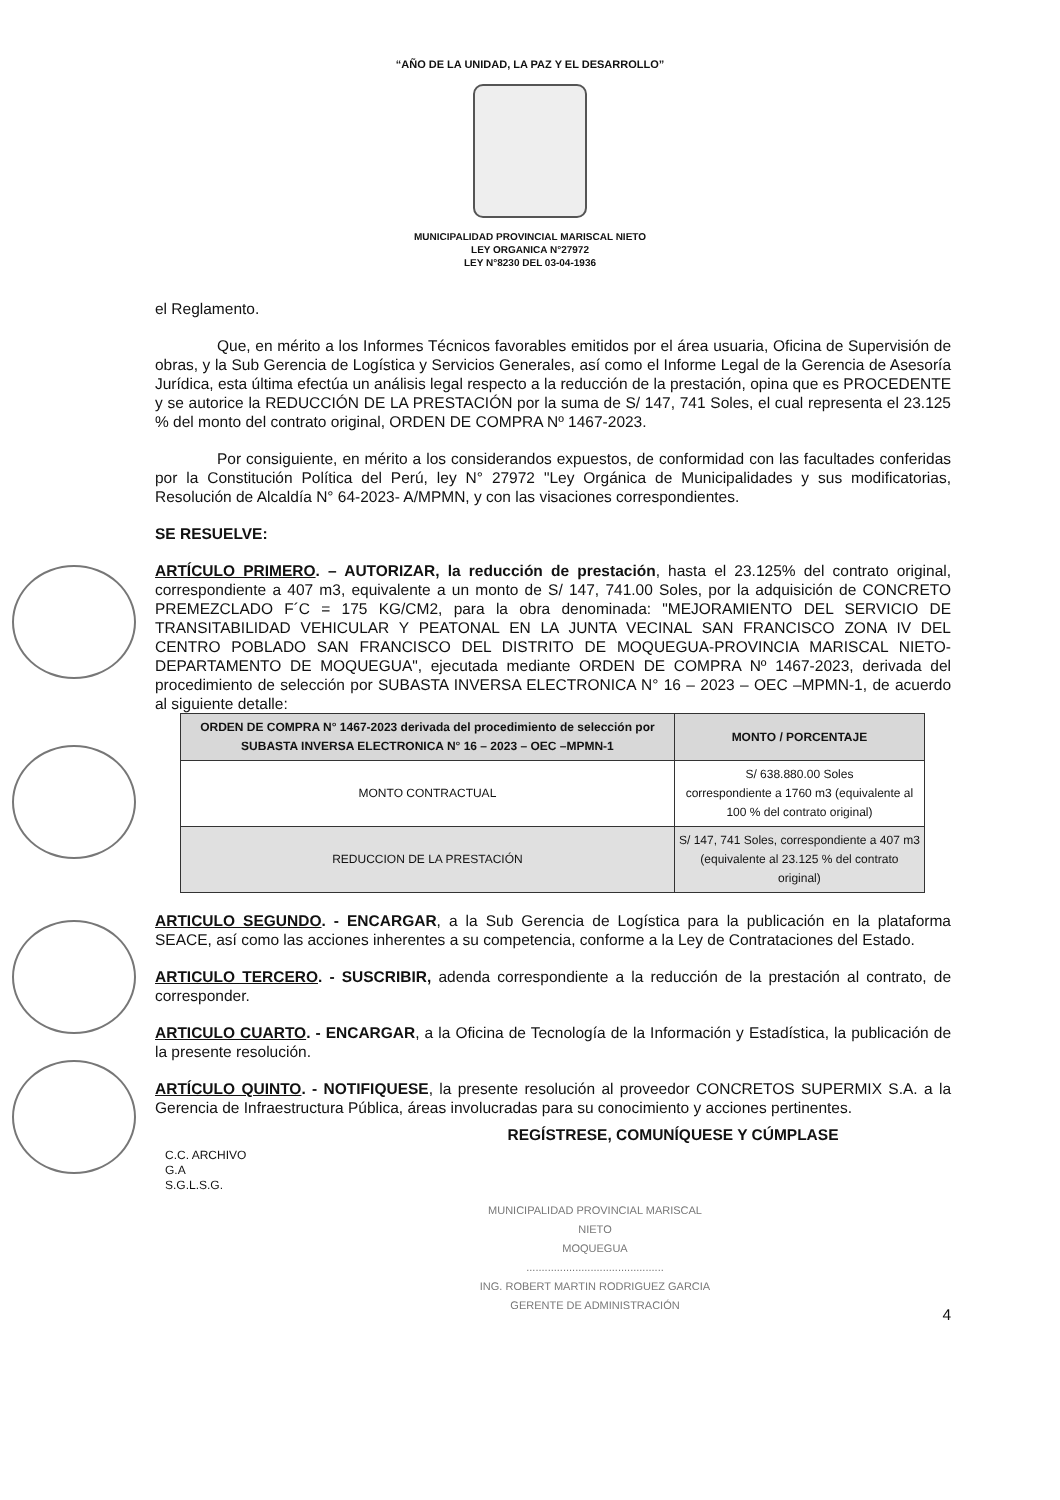“AÑO DE LA UNIDAD, LA PAZ Y EL DESARROLLO”
MUNICIPALIDAD PROVINCIAL MARISCAL NIETO
LEY ORGANICA N°27972
LEY N°8230 DEL 03-04-1936
el Reglamento.
Que, en mérito a los Informes Técnicos favorables emitidos por el área usuaria, Oficina de Supervisión de obras, y la Sub Gerencia de Logística y Servicios Generales, así como el Informe Legal de la Gerencia de Asesoría Jurídica, esta última efectúa un análisis legal respecto a la reducción de la prestación, opina que es PROCEDENTE y se autorice la REDUCCIÓN DE LA PRESTACIÓN por la suma de S/ 147, 741 Soles, el cual representa el 23.125 % del monto del contrato original, ORDEN DE COMPRA Nº 1467-2023.
Por consiguiente, en mérito a los considerandos expuestos, de conformidad con las facultades conferidas por la Constitución Política del Perú, ley N° 27972 "Ley Orgánica de Municipalidades y sus modificatorias, Resolución de Alcaldía N° 64-2023- A/MPMN, y con las visaciones correspondientes.
SE RESUELVE:
ARTÍCULO PRIMERO. – AUTORIZAR, la reducción de prestación, hasta el 23.125% del contrato original, correspondiente a 407 m3, equivalente a un monto de S/ 147, 741.00 Soles, por la adquisición de CONCRETO PREMEZCLADO F´C = 175 KG/CM2, para la obra denominada: "MEJORAMIENTO DEL SERVICIO DE TRANSITABILIDAD VEHICULAR Y PEATONAL EN LA JUNTA VECINAL SAN FRANCISCO ZONA IV DEL CENTRO POBLADO SAN FRANCISCO DEL DISTRITO DE MOQUEGUA-PROVINCIA MARISCAL NIETO-DEPARTAMENTO DE MOQUEGUA", ejecutada mediante ORDEN DE COMPRA Nº 1467-2023, derivada del procedimiento de selección por SUBASTA INVERSA ELECTRONICA N° 16 – 2023 – OEC –MPMN-1, de acuerdo al siguiente detalle:
| ORDEN DE COMPRA N° 1467-2023 derivada del procedimiento de selección por SUBASTA INVERSA ELECTRONICA N° 16 – 2023 – OEC –MPMN-1 | MONTO / PORCENTAJE |
| --- | --- |
| MONTO CONTRACTUAL | S/ 638.880.00 Soles correspondiente a 1760 m3 (equivalente al 100 % del contrato original) |
| REDUCCION DE LA PRESTACIÓN | S/ 147, 741 Soles, correspondiente a 407 m3 (equivalente al 23.125 % del contrato original) |
ARTICULO SEGUNDO. - ENCARGAR, a la Sub Gerencia de Logística para la publicación en la plataforma SEACE, así como las acciones inherentes a su competencia, conforme a la Ley de Contrataciones del Estado.
ARTICULO TERCERO. - SUSCRIBIR, adenda correspondiente a la reducción de la prestación al contrato, de corresponder.
ARTICULO CUARTO. - ENCARGAR, a la Oficina de Tecnología de la Información y Estadística, la publicación de la presente resolución.
ARTÍCULO QUINTO. - NOTIFIQUESE, la presente resolución al proveedor CONCRETOS SUPERMIX S.A. a la Gerencia de Infraestructura Pública, áreas involucradas para su conocimiento y acciones pertinentes.
REGÍSTRESE, COMUNÍQUESE Y CÚMPLASE
C.C. ARCHIVO
G.A
S.G.L.S.G.
MUNICIPALIDAD PROVINCIAL MARISCAL NIETO
MOQUEGUA
.............................................
ING. ROBERT MARTIN RODRIGUEZ GARCIA
GERENTE DE ADMINISTRACIÓN
4